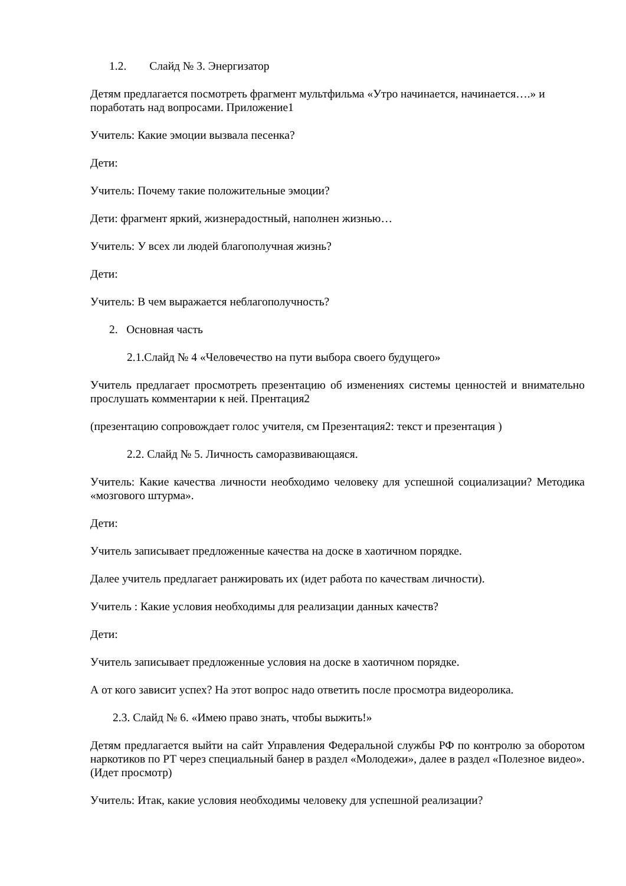1.2. Слайд № 3. Энергизатор
Детям предлагается посмотреть фрагмент мультфильма «Утро начинается, начинается….» и поработать над вопросами. Приложение1
Учитель: Какие эмоции вызвала песенка?
Дети:
Учитель: Почему такие положительные эмоции?
Дети: фрагмент яркий, жизнерадостный, наполнен жизнью…
Учитель: У всех ли людей благополучная жизнь?
Дети:
Учитель: В чем выражается неблагополучность?
2. Основная часть
2.1.Слайд № 4 «Человечество на пути выбора своего будущего»
Учитель предлагает просмотреть презентацию об изменениях системы ценностей и внимательно прослушать комментарии к ней. Прентация2
(презентацию сопровождает голос учителя, см Презентация2: текст и презентация )
2.2. Слайд № 5. Личность саморазвивающаяся.
Учитель: Какие качества личности необходимо человеку для успешной социализации? Методика «мозгового штурма».
Дети:
Учитель записывает предложенные качества на доске в хаотичном порядке.
Далее учитель предлагает ранжировать их (идет работа по качествам личности).
Учитель : Какие условия необходимы для реализации данных качеств?
Дети:
Учитель записывает предложенные условия на доске в хаотичном порядке.
А от кого зависит успех? На этот вопрос надо ответить после просмотра видеоролика.
2.3. Слайд № 6. «Имею право знать, чтобы выжить!»
Детям предлагается выйти на сайт Управления Федеральной службы РФ по контролю за оборотом наркотиков по РТ через специальный банер в раздел «Молодежи», далее в раздел «Полезное видео».(Идет просмотр)
Учитель: Итак, какие условия необходимы человеку для успешной реализации?